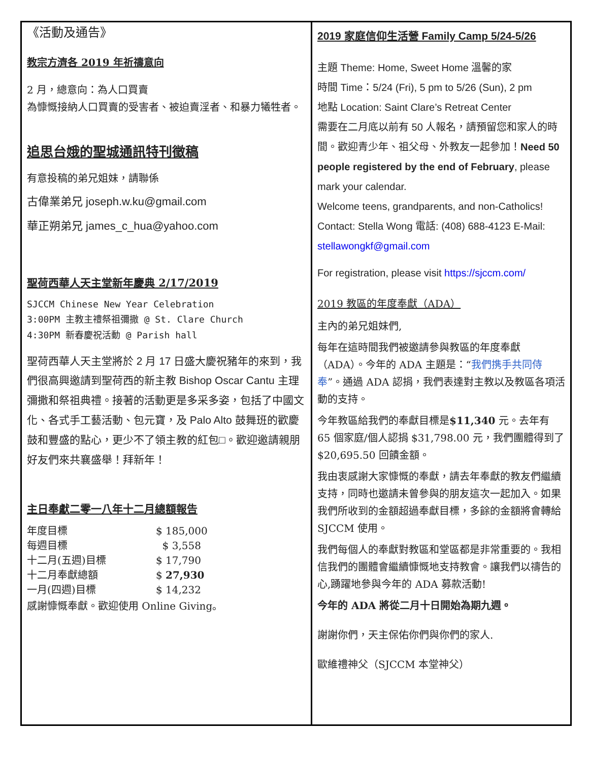《活動及通告》
教宗方濟各 2019 年祈禱意向
2 月，總意向：為人口買賣
為慷慨接納人口買賣的受害者、被迫賣淫者、和暴力犧牲者。
追思台娥的聖城通訊特刊徵稿
有意投稿的弟兄姐妹，請聯係
古偉業弟兄 joseph.w.ku@gmail.com
華正朔弟兄 james_c_hua@yahoo.com
聖荷西華人天主堂新年慶典 2/17/2019
SJCCM Chinese New Year Celebration
3:00PM 主教主禮祭祖彌撒 @ St. Clare Church
4:30PM 新春慶祝活動 @ Parish hall
聖荷西華人天主堂將於 2 月 17 日盛大慶祝豬年的來到，我們很高興邀請到聖荷西的新主教 Bishop Oscar Cantu 主理彌撒和祭祖典禮。接著的活動更是多采多姿，包括了中國文化、各式手工藝活動、包元寶，及 Palo Alto 鼓舞班的歡慶鼓和豐盛的點心，更少不了領主教的紅包□。歡迎邀請親朋好友們來共襄盛舉！拜新年！
主日奉獻二零一八年十二月總額報告
| 年度目標 | $ 185,000 |
| 每週目標 | $ 3,558 |
| 十二月(五週)目標 | $ 17,790 |
| 十二月奉獻總額 | $ 27,930 |
| 一月(四週)目標 | $ 14,232 |
感謝慷慨奉獻。歡迎使用 Online Giving。
2019 家庭信仰生活營 Family Camp 5/24-5/26
主題 Theme: Home, Sweet Home 溫馨的家
時間 Time：5/24 (Fri), 5 pm to 5/26 (Sun), 2 pm
地點 Location: Saint Clare’s Retreat Center
需要在二月底以前有 50 人報名，請預留您和家人的時間。歡迎青少年、祖父母、外教友一起參加！Need 50 people registered by the end of February, please mark your calendar.
Welcome teens, grandparents, and non-Catholics!
Contact: Stella Wong 電話: (408) 688-4123 E-Mail: stellawongkf@gmail.com
For registration, please visit https://sjccm.com/
2019 教區的年度奉獻（ADA）
主內的弟兄姐妹們,
每年在這時間我們被邀請參與教區的年度奉獻（ADA）。今年的 ADA 主題是：“我們携手共同侍奉”。通過 ADA 認捐，我們表達對主教以及教區各項活動的支持。
今年教區給我們的奉獻目標是$11,340 元。去年有 65 個家庭/個人認捐 $31,798.00 元，我們團體得到了 $20,695.50 回饋金額。
我由衷感謝大家慷慨的奉獻，請去年奉獻的教友們繼續支持，同時也邀請未曾參與的朋友這次一起加入。如果我們所收到的金額超過奉獻目標，多餘的金額將會轉給 SJCCM 使用。
我們每個人的奉獻對教區和堂區都是非常重要的。我相信我們的團體會繼續慷慨地支持教會。讓我們以禱告的心,踴躍地參與今年的 ADA 募款活動!
今年的 ADA 將從二月十日開始為期九週。
謝謝你們，天主保佑你們與你們的家人.
歐維禮神父（SJCCM 本堂神父）